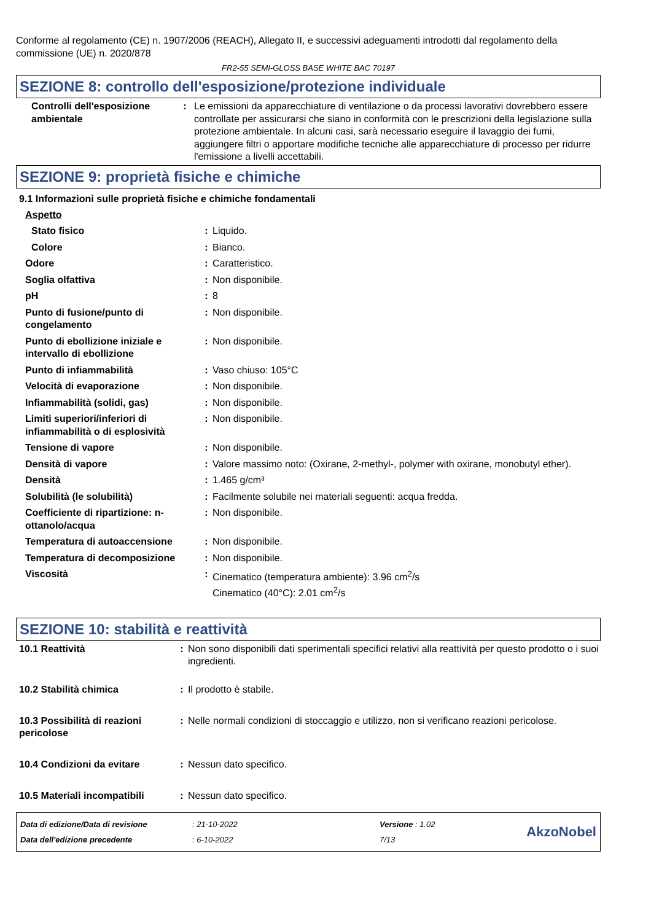Conforme al regolamento (CE) n. 1907/2006 (REACH), Allegato II, e successivi adeguamenti introdotti dal regolamento della commissione (UE) n. 2020/878
FR2-55 SEMI-GLOSS BASE WHITE BAC 70197
SEZIONE 8: controllo dell'esposizione/protezione individuale
| Controlli dell'esposizione ambientale | : | Le emissioni da apparecchiature di ventilazione o da processi lavorativi dovrebbero essere controllate per assicurarsi che siano in conformità con le prescrizioni della legislazione sulla protezione ambientale. In alcuni casi, sarà necessario eseguire il lavaggio dei fumi, aggiungere filtri o apportare modifiche tecniche alle apparecchiature di processo per ridurre l'emissione a livelli accettabili. |
SEZIONE 9: proprietà fisiche e chimiche
9.1 Informazioni sulle proprietà fisiche e chimiche fondamentali
| Aspetto | | |
| Stato fisico | : | Liquido. |
| Colore | : | Bianco. |
| Odore | : | Caratteristico. |
| Soglia olfattiva | : | Non disponibile. |
| pH | : | 8 |
| Punto di fusione/punto di congelamento | : | Non disponibile. |
| Punto di ebollizione iniziale e intervallo di ebollizione | : | Non disponibile. |
| Punto di infiammabilità | : | Vaso chiuso: 105°C |
| Velocità di evaporazione | : | Non disponibile. |
| Infiammabilità (solidi, gas) | : | Non disponibile. |
| Limiti superiori/inferiori di infiammabilità o di esplosività | : | Non disponibile. |
| Tensione di vapore | : | Non disponibile. |
| Densità di vapore | : | Valore massimo noto: (Oxirane, 2-methyl-, polymer with oxirane, monobutyl ether). |
| Densità | : | 1.465 g/cm³ |
| Solubilità (le solubilità) | : | Facilmente solubile nei materiali seguenti: acqua fredda. |
| Coefficiente di ripartizione: n-ottanolo/acqua | : | Non disponibile. |
| Temperatura di autoaccensione | : | Non disponibile. |
| Temperatura di decomposizione | : | Non disponibile. |
| Viscosità | : | Cinematico (temperatura ambiente): 3.96 cm<sup>2</sup>/s Cinematico (40°C): 2.01 cm<sup>2</sup>/s |
SEZIONE 10: stabilità e reattività
| 10.1 Reattività | : | Non sono disponibili dati sperimentali specifici relativi alla reattività per questo prodotto o i suoi ingredienti. |
| 10.2 Stabilità chimica | : | Il prodotto è stabile. |
| 10.3 Possibilità di reazioni pericolose | : | Nelle normali condizioni di stoccaggio e utilizzo, non si verificano reazioni pericolose. |
| 10.4 Condizioni da evitare | : | Nessun dato specifico. |
| 10.5 Materiali incompatibili | : | Nessun dato specifico. |
Data di edizione/Data di revisione
Data dell'edizione precedente
: 21-10-2022
: 6-10-2022
Versione : 1.02
7/13
AkzoNobel